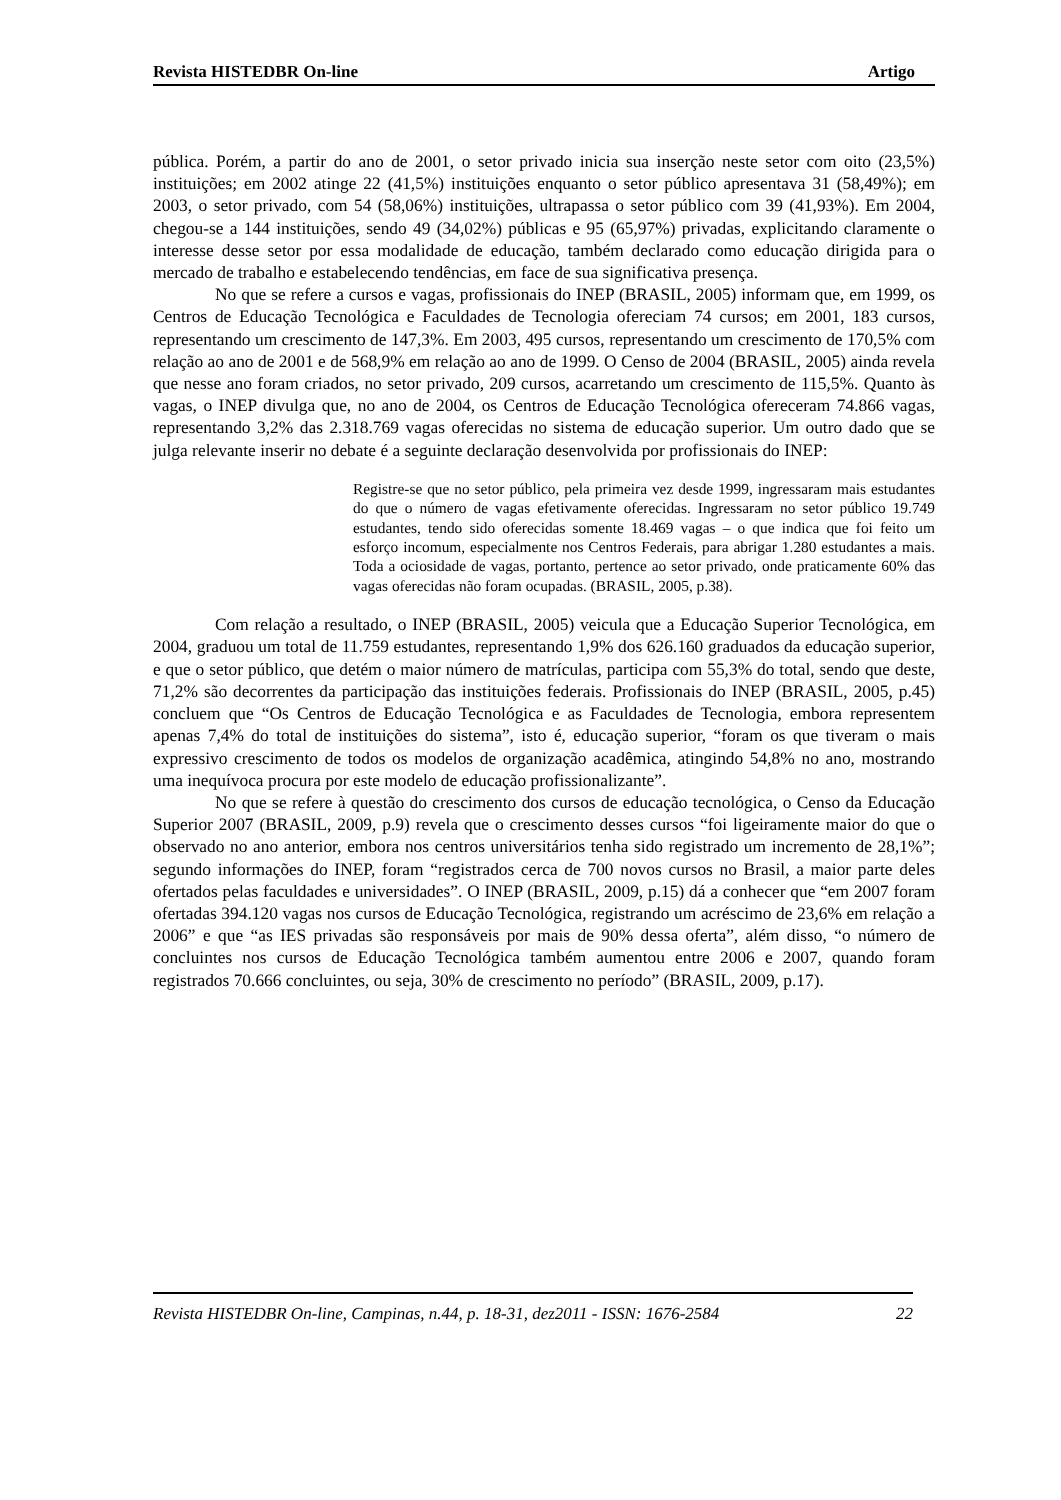Revista HISTEDBR On-line Artigo
pública. Porém, a partir do ano de 2001, o setor privado inicia sua inserção neste setor com oito (23,5%) instituições; em 2002 atinge 22 (41,5%) instituições enquanto o setor público apresentava 31 (58,49%); em 2003, o setor privado, com 54 (58,06%) instituições, ultrapassa o setor público com 39 (41,93%). Em 2004, chegou-se a 144 instituições, sendo 49 (34,02%) públicas e 95 (65,97%) privadas, explicitando claramente o interesse desse setor por essa modalidade de educação, também declarado como educação dirigida para o mercado de trabalho e estabelecendo tendências, em face de sua significativa presença.
No que se refere a cursos e vagas, profissionais do INEP (BRASIL, 2005) informam que, em 1999, os Centros de Educação Tecnológica e Faculdades de Tecnologia ofereciam 74 cursos; em 2001, 183 cursos, representando um crescimento de 147,3%. Em 2003, 495 cursos, representando um crescimento de 170,5% com relação ao ano de 2001 e de 568,9% em relação ao ano de 1999. O Censo de 2004 (BRASIL, 2005) ainda revela que nesse ano foram criados, no setor privado, 209 cursos, acarretando um crescimento de 115,5%. Quanto às vagas, o INEP divulga que, no ano de 2004, os Centros de Educação Tecnológica ofereceram 74.866 vagas, representando 3,2% das 2.318.769 vagas oferecidas no sistema de educação superior. Um outro dado que se julga relevante inserir no debate é a seguinte declaração desenvolvida por profissionais do INEP:
Registre-se que no setor público, pela primeira vez desde 1999, ingressaram mais estudantes do que o número de vagas efetivamente oferecidas. Ingressaram no setor público 19.749 estudantes, tendo sido oferecidas somente 18.469 vagas – o que indica que foi feito um esforço incomum, especialmente nos Centros Federais, para abrigar 1.280 estudantes a mais. Toda a ociosidade de vagas, portanto, pertence ao setor privado, onde praticamente 60% das vagas oferecidas não foram ocupadas. (BRASIL, 2005, p.38).
Com relação a resultado, o INEP (BRASIL, 2005) veicula que a Educação Superior Tecnológica, em 2004, graduou um total de 11.759 estudantes, representando 1,9% dos 626.160 graduados da educação superior, e que o setor público, que detém o maior número de matrículas, participa com 55,3% do total, sendo que deste, 71,2% são decorrentes da participação das instituições federais. Profissionais do INEP (BRASIL, 2005, p.45) concluem que “Os Centros de Educação Tecnológica e as Faculdades de Tecnologia, embora representem apenas 7,4% do total de instituições do sistema”, isto é, educação superior, “foram os que tiveram o mais expressivo crescimento de todos os modelos de organização acadêmica, atingindo 54,8% no ano, mostrando uma inequívoca procura por este modelo de educação profissionalizante”.
No que se refere à questão do crescimento dos cursos de educação tecnológica, o Censo da Educação Superior 2007 (BRASIL, 2009, p.9) revela que o crescimento desses cursos “foi ligeiramente maior do que o observado no ano anterior, embora nos centros universitários tenha sido registrado um incremento de 28,1%”; segundo informações do INEP, foram “registrados cerca de 700 novos cursos no Brasil, a maior parte deles ofertados pelas faculdades e universidades”. O INEP (BRASIL, 2009, p.15) dá a conhecer que “em 2007 foram ofertadas 394.120 vagas nos cursos de Educação Tecnológica, registrando um acréscimo de 23,6% em relação a 2006” e que “as IES privadas são responsáveis por mais de 90% dessa oferta”, além disso, “o número de concluintes nos cursos de Educação Tecnológica também aumentou entre 2006 e 2007, quando foram registrados 70.666 concluintes, ou seja, 30% de crescimento no período” (BRASIL, 2009, p.17).
Revista HISTEDBR On-line, Campinas, n.44, p. 18-31, dez2011 - ISSN: 1676-2584 22